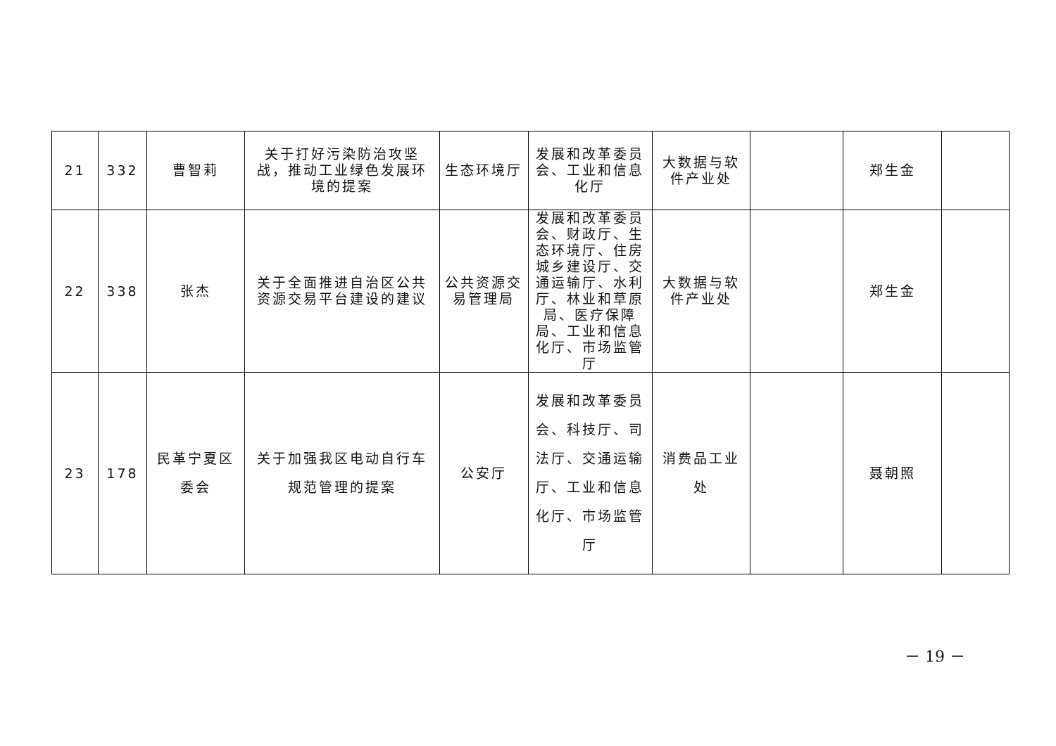| 21 | 332 | 曹智莉 | 关于打好污染防治攻坚战，推动工业绿色发展环境的提案 | 生态环境厅 | 发展和改革委员会、工业和信息化厅 | 大数据与软件产业处 | | 郑生金 | |
| 22 | 338 | 张杰 | 关于全面推进自治区公共资源交易平台建设的建议 | 公共资源交易管理局 | 发展和改革委员会、财政厅、生态环境厅、住房城乡建设厅、交通运输厅、水利厅、林业和草原局、医疗保障局、工业和信息化厅、市场监管厅 | 大数据与软件产业处 | | 郑生金 | |
| 23 | 178 | 民革宁夏区委会 | 关于加强我区电动自行车规范管理的提案 | 公安厅 | 发展和改革委员会、科技厅、司法厅、交通运输厅、工业和信息化厅、市场监管厅 | 消费品工业处 | | 聂朝照 | |
－ 19 －